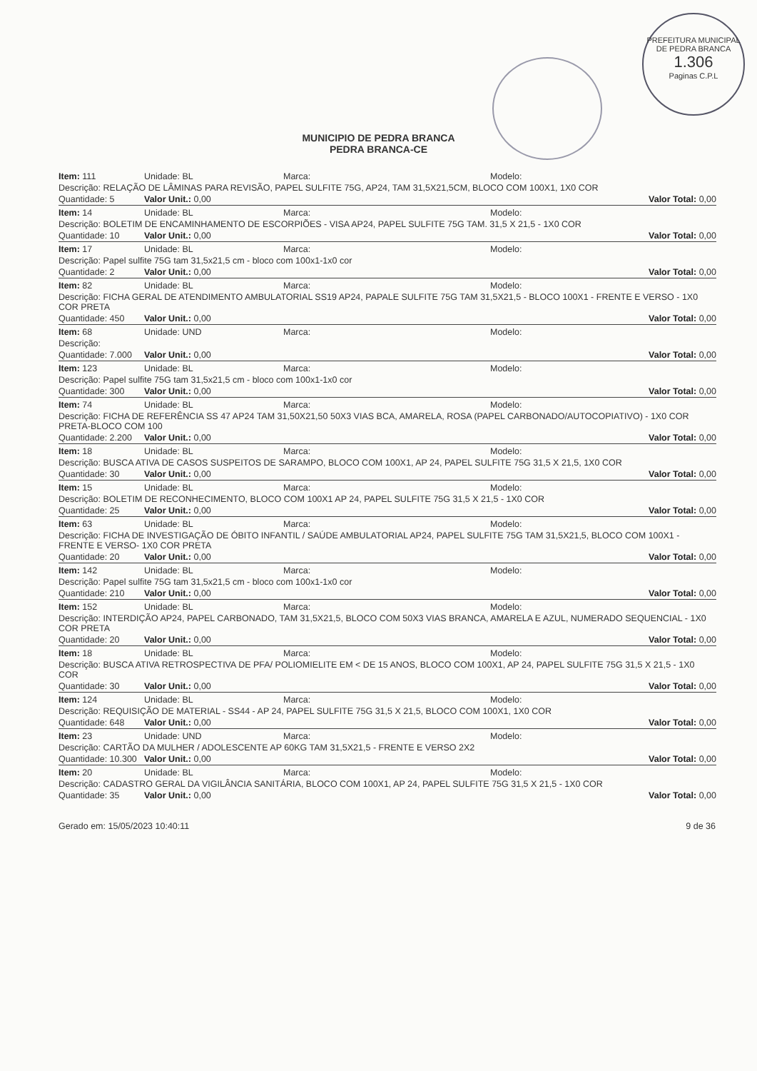PREFEITURA MUNICIPAL DE PEDRA BRANCA
1.306
Paginas C.P.L
MUNICIPIO DE PEDRA BRANCA
PEDRA BRANCA-CE
| Item: 111 | Unidade: BL | Marca: | Modelo: |
| Descrição: RELAÇÃO DE LÂMINAS PARA REVISÃO, PAPEL SULFITE 75G, AP24, TAM 31,5X21,5CM, BLOCO COM 100X1, 1X0 COR | | | |
| Quantidade: 5 | Valor Unit.: 0,00 | | Valor Total: 0,00 |
| Item: 14 | Unidade: BL | Marca: | Modelo: |
| Descrição: BOLETIM DE ENCAMINHAMENTO DE ESCORPIÕES - VISA AP24, PAPEL SULFITE 75G TAM. 31,5 X 21,5 - 1X0 COR | | | |
| Quantidade: 10 | Valor Unit.: 0,00 | | Valor Total: 0,00 |
| Item: 17 | Unidade: BL | Marca: | Modelo: |
| Descrição: Papel sulfite 75G tam 31,5x21,5 cm - bloco com 100x1-1x0 cor | | | |
| Quantidade: 2 | Valor Unit.: 0,00 | | Valor Total: 0,00 |
| Item: 82 | Unidade: BL | Marca: | Modelo: |
| Descrição: FICHA GERAL DE ATENDIMENTO AMBULATORIAL SS19 AP24, PAPALE SULFITE 75G TAM 31,5X21,5 - BLOCO 100X1 - FRENTE E VERSO - 1X0 COR PRETA | | | |
| Quantidade: 450 | Valor Unit.: 0,00 | | Valor Total: 0,00 |
| Item: 68 | Unidade: UND | Marca: | Modelo: |
| Descrição: | | | |
| Quantidade: 7.000 | Valor Unit.: 0,00 | | Valor Total: 0,00 |
| Item: 123 | Unidade: BL | Marca: | Modelo: |
| Descrição: Papel sulfite 75G tam 31,5x21,5 cm - bloco com 100x1-1x0 cor | | | |
| Quantidade: 300 | Valor Unit.: 0,00 | | Valor Total: 0,00 |
| Item: 74 | Unidade: BL | Marca: | Modelo: |
| Descrição: FICHA DE REFERÊNCIA SS 47 AP24 TAM 31,50X21,50 50X3 VIAS BCA, AMARELA, ROSA (PAPEL CARBONADO/AUTOCOPIATIVO) - 1X0 COR PRETA-BLOCO COM 100 | | | |
| Quantidade: 2.200 | Valor Unit.: 0,00 | | Valor Total: 0,00 |
| Item: 18 | Unidade: BL | Marca: | Modelo: |
| Descrição: BUSCA ATIVA DE CASOS SUSPEITOS DE SARAMPO, BLOCO COM 100X1, AP 24, PAPEL SULFITE 75G 31,5 X 21,5, 1X0 COR | | | |
| Quantidade: 30 | Valor Unit.: 0,00 | | Valor Total: 0,00 |
| Item: 15 | Unidade: BL | Marca: | Modelo: |
| Descrição: BOLETIM DE RECONHECIMENTO, BLOCO COM 100X1 AP 24, PAPEL SULFITE 75G 31,5 X 21,5 - 1X0 COR | | | |
| Quantidade: 25 | Valor Unit.: 0,00 | | Valor Total: 0,00 |
| Item: 63 | Unidade: BL | Marca: | Modelo: |
| Descrição: FICHA DE INVESTIGAÇÃO DE ÓBITO INFANTIL / SAÚDE AMBULATORIAL AP24, PAPEL SULFITE 75G TAM 31,5X21,5, BLOCO COM 100X1 - FRENTE E VERSO- 1X0 COR PRETA | | | |
| Quantidade: 20 | Valor Unit.: 0,00 | | Valor Total: 0,00 |
| Item: 142 | Unidade: BL | Marca: | Modelo: |
| Descrição: Papel sulfite 75G tam 31,5x21,5 cm - bloco com 100x1-1x0 cor | | | |
| Quantidade: 210 | Valor Unit.: 0,00 | | Valor Total: 0,00 |
| Item: 152 | Unidade: BL | Marca: | Modelo: |
| Descrição: INTERDIÇÃO AP24, PAPEL CARBONADO, TAM 31,5X21,5, BLOCO COM 50X3 VIAS BRANCA, AMARELA E AZUL, NUMERADO SEQUENCIAL - 1X0 COR PRETA | | | |
| Quantidade: 20 | Valor Unit.: 0,00 | | Valor Total: 0,00 |
| Item: 18 | Unidade: BL | Marca: | Modelo: |
| Descrição: BUSCA ATIVA RETROSPECTIVA DE PFA/ POLIOMIELITE EM < DE 15 ANOS, BLOCO COM 100X1, AP 24, PAPEL SULFITE 75G 31,5 X 21,5 - 1X0 COR | | | |
| Quantidade: 30 | Valor Unit.: 0,00 | | Valor Total: 0,00 |
| Item: 124 | Unidade: BL | Marca: | Modelo: |
| Descrição: REQUISIÇÃO DE MATERIAL - SS44 - AP 24, PAPEL SULFITE 75G 31,5 X 21,5, BLOCO COM 100X1, 1X0 COR | | | |
| Quantidade: 648 | Valor Unit.: 0,00 | | Valor Total: 0,00 |
| Item: 23 | Unidade: UND | Marca: | Modelo: |
| Descrição: CARTÃO DA MULHER / ADOLESCENTE AP 60KG TAM 31,5X21,5 - FRENTE E VERSO 2X2 | | | |
| Quantidade: 10.300 | Valor Unit.: 0,00 | | Valor Total: 0,00 |
| Item: 20 | Unidade: BL | Marca: | Modelo: |
| Descrição: CADASTRO GERAL DA VIGILÂNCIA SANITÁRIA, BLOCO COM 100X1, AP 24, PAPEL SULFITE 75G 31,5 X 21,5 - 1X0 COR | | | |
| Quantidade: 35 | Valor Unit.: 0,00 | | Valor Total: 0,00 |
Gerado em: 15/05/2023 10:40:11 9 de 36